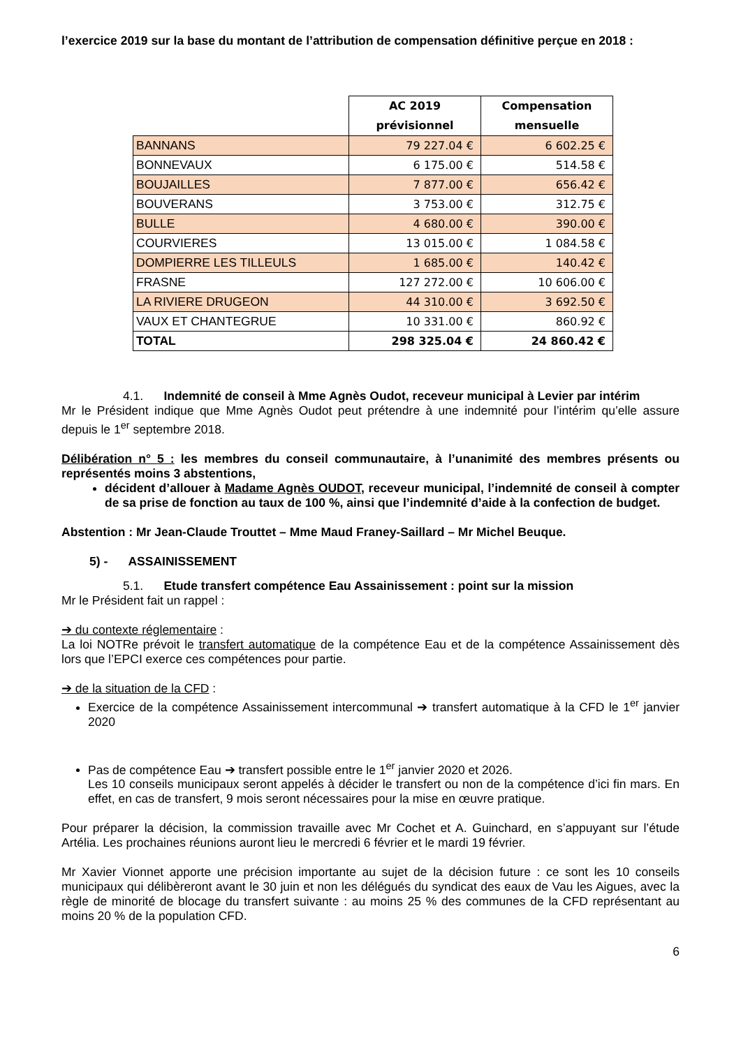l’exercice 2019 sur la base du montant de l’attribution de compensation définitive perçue en 2018 :
| | AC 2019 prévisionnel | Compensation mensuelle |
| --- | --- | --- |
| BANNANS | 79 227.04 € | 6 602.25 € |
| BONNEVAUX | 6 175.00 € | 514.58 € |
| BOUJAILLES | 7 877.00 € | 656.42 € |
| BOUVERANS | 3 753.00 € | 312.75 € |
| BULLE | 4 680.00 € | 390.00 € |
| COURVIERES | 13 015.00 € | 1 084.58 € |
| DOMPIERRE LES TILLEULS | 1 685.00 € | 140.42 € |
| FRASNE | 127 272.00 € | 10 606.00 € |
| LA RIVIERE DRUGEON | 44 310.00 € | 3 692.50 € |
| VAUX ET CHANTEGRUE | 10 331.00 € | 860.92 € |
| TOTAL | 298 325.04 € | 24 860.42 € |
4.1. Indemnité de conseil à Mme Agnès Oudot, receveur municipal à Levier par intérim
Mr le Président indique que Mme Agnès Oudot peut prétendre à une indemnité pour l’intérim qu’elle assure depuis le 1<sup>er</sup> septembre 2018.
Délibération n° 5 : les membres du conseil communautaire, à l’unanimité des membres présents ou représentés moins 3 abstentions,
décident d’allouer à Madame Agnès OUDOT, receveur municipal, l’indemnité de conseil à compter de sa prise de fonction au taux de 100 %, ainsi que l’indemnité d’aide à la confection de budget.
Abstention : Mr Jean-Claude Trouttet – Mme Maud Franey-Saillard – Mr Michel Beuque.
5) - ASSAINISSEMENT
5.1. Etude transfert compétence Eau Assainissement : point sur la mission
Mr le Président fait un rappel :
➔ du contexte réglementaire :
La loi NOTRe prévoit le transfert automatique de la compétence Eau et de la compétence Assainissement dès lors que l’EPCI exerce ces compétences pour partie.
➔ de la situation de la CFD :
Exercice de la compétence Assainissement intercommunal ➔ transfert automatique à la CFD le 1<sup>er</sup> janvier 2020
Pas de compétence Eau ➔ transfert possible entre le 1<sup>er</sup> janvier 2020 et 2026.
Les 10 conseils municipaux seront appelés à décider le transfert ou non de la compétence d’ici fin mars. En effet, en cas de transfert, 9 mois seront nécessaires pour la mise en œuvre pratique.
Pour préparer la décision, la commission travaille avec Mr Cochet et A. Guinchard, en s’appuyant sur l’étude Artélia. Les prochaines réunions auront lieu le mercredi 6 février et le mardi 19 février.
Mr Xavier Vionnet apporte une précision importante au sujet de la décision future : ce sont les 10 conseils municipaux qui délibèreront avant le 30 juin et non les délégués du syndicat des eaux de Vau les Aigues, avec la règle de minorité de blocage du transfert suivante : au moins 25 % des communes de la CFD représentant au moins 20 % de la population CFD.
6